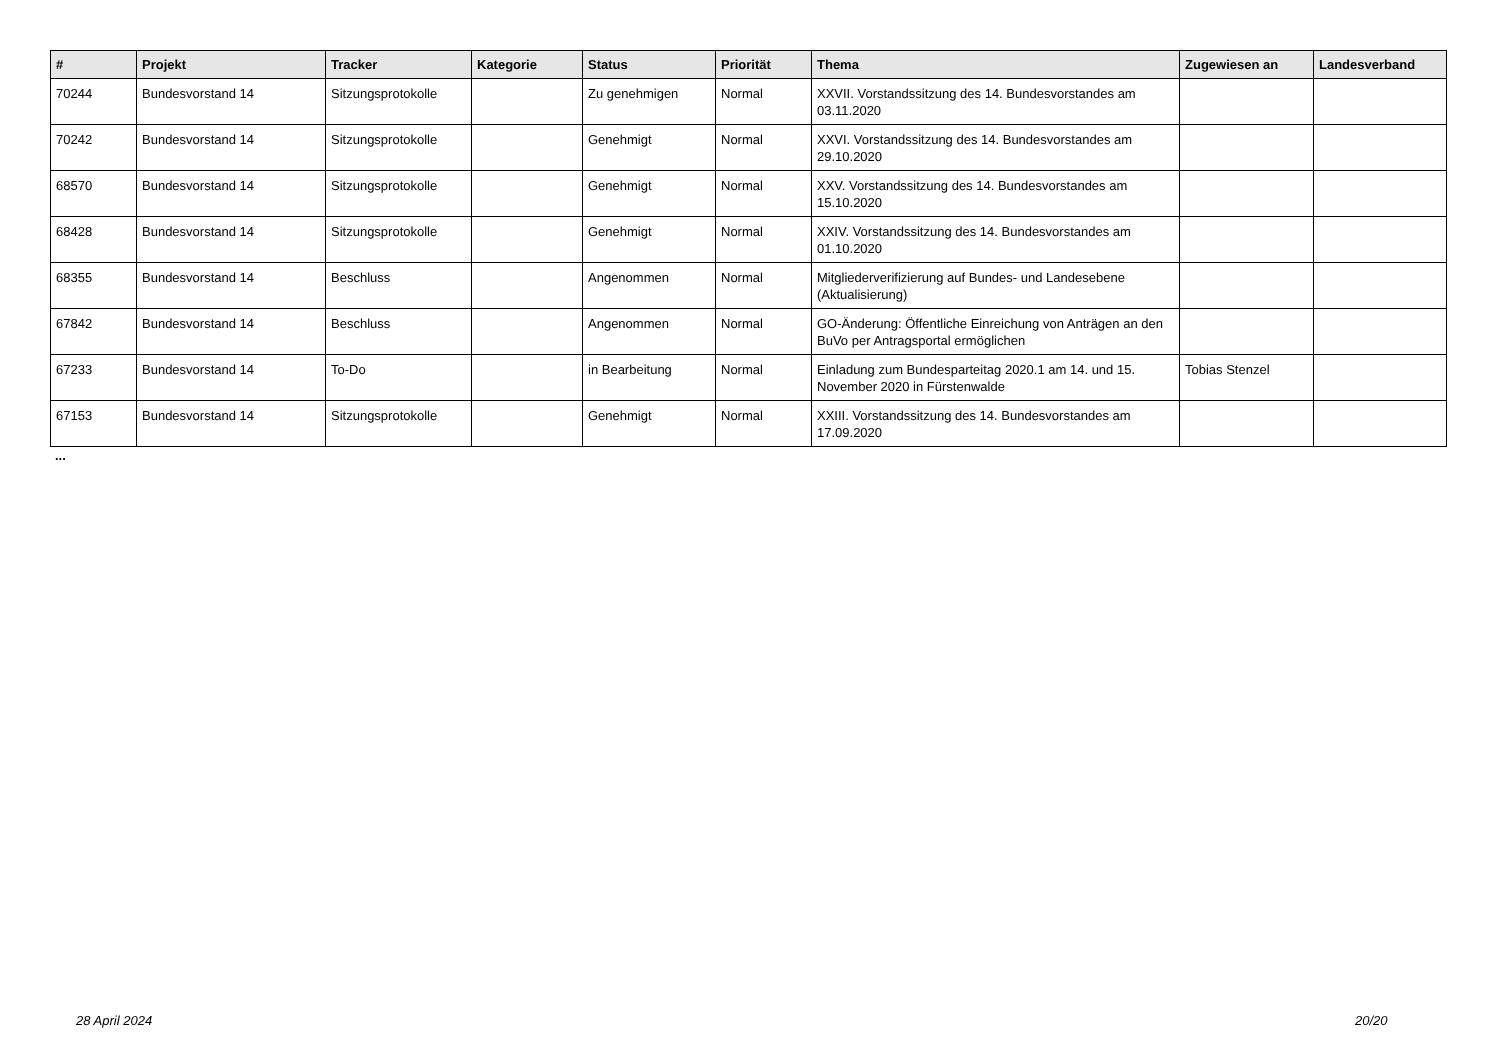| # | Projekt | Tracker | Kategorie | Status | Priorität | Thema | Zugewiesen an | Landesverband |
| --- | --- | --- | --- | --- | --- | --- | --- | --- |
| 70244 | Bundesvorstand 14 | Sitzungsprotokolle | | Zu genehmigen | Normal | XXVII. Vorstandssitzung des 14. Bundesvorstandes am 03.11.2020 | | |
| 70242 | Bundesvorstand 14 | Sitzungsprotokolle | | Genehmigt | Normal | XXVI. Vorstandssitzung des 14. Bundesvorstandes am 29.10.2020 | | |
| 68570 | Bundesvorstand 14 | Sitzungsprotokolle | | Genehmigt | Normal | XXV. Vorstandssitzung des 14. Bundesvorstandes am 15.10.2020 | | |
| 68428 | Bundesvorstand 14 | Sitzungsprotokolle | | Genehmigt | Normal | XXIV. Vorstandssitzung des 14. Bundesvorstandes am 01.10.2020 | | |
| 68355 | Bundesvorstand 14 | Beschluss | | Angenommen | Normal | Mitgliederverifizierung auf Bundes- und Landesebene (Aktualisierung) | | |
| 67842 | Bundesvorstand 14 | Beschluss | | Angenommen | Normal | GO-Änderung: Öffentliche Einreichung von Anträgen an den BuVo per Antragsportal ermöglichen | | |
| 67233 | Bundesvorstand 14 | To-Do | | in Bearbeitung | Normal | Einladung zum Bundesparteitag 2020.1 am 14. und 15. November 2020 in Fürstenwalde | Tobias Stenzel | |
| 67153 | Bundesvorstand 14 | Sitzungsprotokolle | | Genehmigt | Normal | XXIII. Vorstandssitzung des 14. Bundesvorstandes am 17.09.2020 | | |
...
28 April 2024 20/20